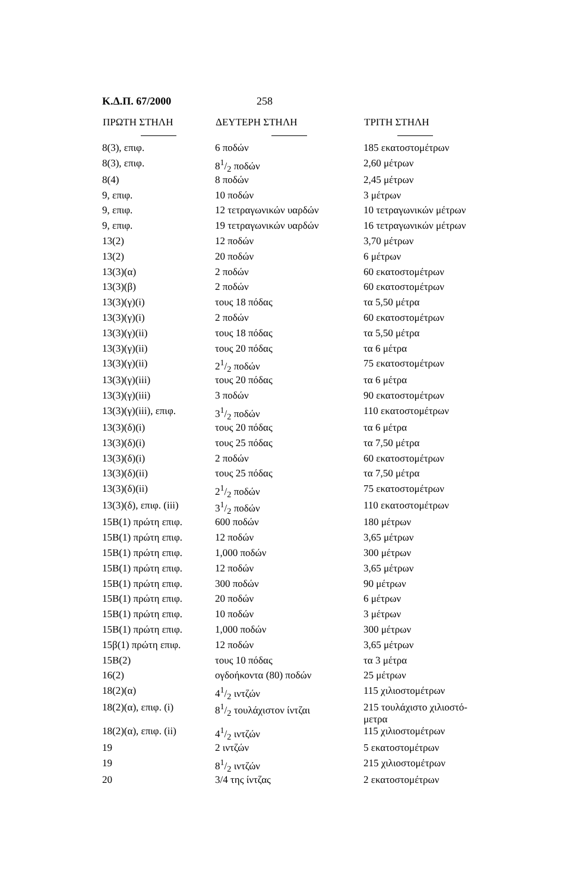Κ.Δ.Π. 67/2000 258
| ΠΡΩΤΗ ΣΤΗΛΗ | ΔΕΥΤΕΡΗ ΣΤΗΛΗ | ΤΡΙΤΗ ΣΤΗΛΗ |
| --- | --- | --- |
| 8(3), επιφ. | 6 ποδών | 185 εκατοστομέτρων |
| 8(3), επιφ. | 81/2 ποδών | 2,60 μέτρων |
| 8(4) | 8 ποδών | 2,45 μέτρων |
| 9, επιφ. | 10 ποδών | 3 μέτρων |
| 9, επιφ. | 12 τετραγωνικών υαρδών | 10 τετραγωνικών μέτρων |
| 9, επιφ. | 19 τετραγωνικών υαρδών | 16 τετραγωνικών μέτρων |
| 13(2) | 12 ποδών | 3,70 μέτρων |
| 13(2) | 20 ποδών | 6 μέτρων |
| 13(3)(α) | 2 ποδών | 60 εκατοστομέτρων |
| 13(3)(β) | 2 ποδών | 60 εκατοστομέτρων |
| 13(3)(γ)(i) | τους 18 πόδας | τα 5,50 μέτρα |
| 13(3)(γ)(i) | 2 ποδών | 60 εκατοστομέτρων |
| 13(3)(γ)(ii) | τους 18 πόδας | τα 5,50 μέτρα |
| 13(3)(γ)(ii) | τους 20 πόδας | τα 6 μέτρα |
| 13(3)(γ)(ii) | 21/2 ποδών | 75 εκατοστομέτρων |
| 13(3)(γ)(iii) | τους 20 πόδας | τα 6 μέτρα |
| 13(3)(γ)(iii) | 3 ποδών | 90 εκατοστομέτρων |
| 13(3)(γ)(iii), επιφ. | 31/2 ποδών | 110 εκατοστομέτρων |
| 13(3)(δ)(i) | τους 20 πόδας | τα 6 μέτρα |
| 13(3)(δ)(i) | τους 25 πόδας | τα 7,50 μέτρα |
| 13(3)(δ)(i) | 2 ποδών | 60 εκατοστομέτρων |
| 13(3)(δ)(ii) | τους 25 πόδας | τα 7,50 μέτρα |
| 13(3)(δ)(ii) | 21/2 ποδών | 75 εκατοστομέτρων |
| 13(3)(δ), επιφ. (iii) | 31/2 ποδών | 110 εκατοστομέτρων |
| 15Β(1) πρώτη επιφ. | 600 ποδών | 180 μέτρων |
| 15Β(1) πρώτη επιφ. | 12 ποδών | 3,65 μέτρων |
| 15Β(1) πρώτη επιφ. | 1,000 ποδών | 300 μέτρων |
| 15Β(1) πρώτη επιφ. | 12 ποδών | 3,65 μέτρων |
| 15Β(1) πρώτη επιφ. | 300 ποδών | 90 μέτρων |
| 15Β(1) πρώτη επιφ. | 20 ποδών | 6 μέτρων |
| 15Β(1) πρώτη επιφ. | 10 ποδών | 3 μέτρων |
| 15Β(1) πρώτη επιφ. | 1,000 ποδών | 300 μέτρων |
| 15β(1) πρώτη επιφ. | 12 ποδών | 3,65 μέτρων |
| 15Β(2) | τους 10 πόδας | τα 3 μέτρα |
| 16(2) | ογδοήκοντα (80) ποδών | 25 μέτρων |
| 18(2)(α) | 41/2 ιντζών | 115 χιλιοστομέτρων |
| 18(2)(α), επιφ. (i) | 81/2 τουλάχιστον ίντζαι | 215 τουλάχιστο χιλιοστό- μετρα |
| 18(2)(α), επιφ. (ii) | 41/2 ιντζών | 115 χιλιοστομέτρων |
| 19 | 2 ιντζών | 5 εκατοστομέτρων |
| 19 | 81/2 ιντζών | 215 χιλιοστομέτρων |
| 20 | 3/4 της ίντζας | 2 εκατοστομέτρων |